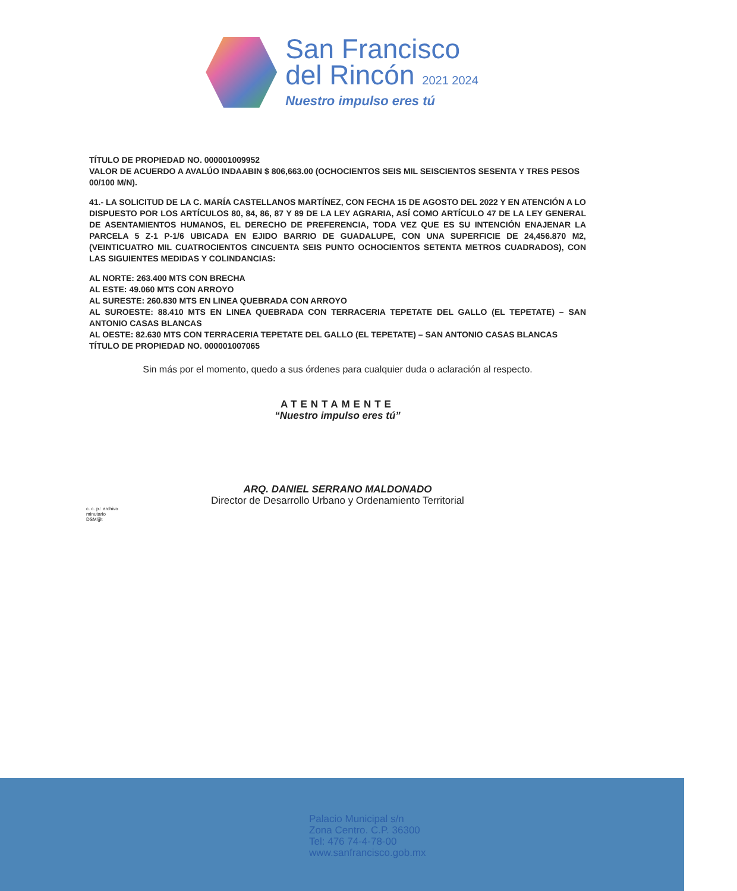San Francisco
del Rincón 2021 2024
Nuestro impulso eres tú
TÍTULO DE PROPIEDAD NO. 000001009952
VALOR DE ACUERDO A AVALÚO INDAABIN $ 806,663.00 (OCHOCIENTOS SEIS MIL SEISCIENTOS SESENTA Y TRES PESOS 00/100 M/N).
41.- LA SOLICITUD DE LA C. MARÍA CASTELLANOS MARTÍNEZ, CON FECHA 15 DE AGOSTO DEL 2022 Y EN ATENCIÓN A LO DISPUESTO POR LOS ARTÍCULOS 80, 84, 86, 87 Y 89 DE LA LEY AGRARIA, ASÍ COMO ARTÍCULO 47 DE LA LEY GENERAL DE ASENTAMIENTOS HUMANOS, EL DERECHO DE PREFERENCIA, TODA VEZ QUE ES SU INTENCIÓN ENAJENAR LA PARCELA 5 Z-1 P-1/6 UBICADA EN EJIDO BARRIO DE GUADALUPE, CON UNA SUPERFICIE DE 24,456.870 M2, (VEINTICUATRO MIL CUATROCIENTOS CINCUENTA SEIS PUNTO OCHOCIENTOS SETENTA METROS CUADRADOS), CON LAS SIGUIENTES MEDIDAS Y COLINDANCIAS:
AL NORTE: 263.400 MTS CON BRECHA
AL ESTE: 49.060 MTS CON ARROYO
AL SURESTE: 260.830 MTS EN LINEA QUEBRADA CON ARROYO
AL SUROESTE: 88.410 MTS EN LINEA QUEBRADA CON TERRACERIA TEPETATE DEL GALLO (EL TEPETATE) – SAN ANTONIO CASAS BLANCAS
AL OESTE: 82.630 MTS CON TERRACERIA TEPETATE DEL GALLO (EL TEPETATE) – SAN ANTONIO CASAS BLANCAS
TÍTULO DE PROPIEDAD NO. 000001007065
Sin más por el momento, quedo a sus órdenes para cualquier duda o aclaración al respecto.
ATENTAMENTE
“Nuestro impulso eres tú”
ARQ. DANIEL SERRANO MALDONADO
Director de Desarrollo Urbano y Ordenamiento Territorial
c. c. p.: archivo
minutario
DSM/jjlt
Palacio Municipal s/n
Zona Centro. C.P. 36300
Tel: 476 74-4-78-00
www.sanfrancisco.gob.mx